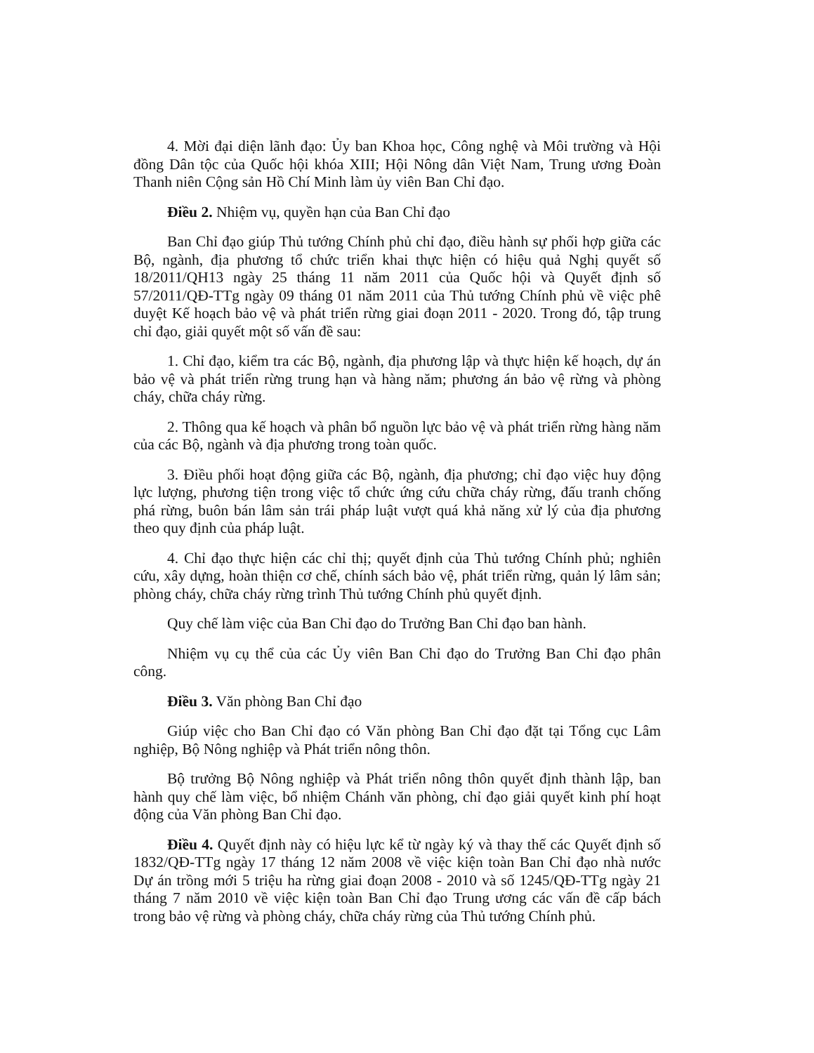4. Mời đại diện lãnh đạo: Ủy ban Khoa học, Công nghệ và Môi trường và Hội đồng Dân tộc của Quốc hội khóa XIII; Hội Nông dân Việt Nam, Trung ương Đoàn Thanh niên Cộng sản Hồ Chí Minh làm ủy viên Ban Chỉ đạo.
Điều 2. Nhiệm vụ, quyền hạn của Ban Chỉ đạo
Ban Chỉ đạo giúp Thủ tướng Chính phủ chỉ đạo, điều hành sự phối hợp giữa các Bộ, ngành, địa phương tổ chức triển khai thực hiện có hiệu quả Nghị quyết số 18/2011/QH13 ngày 25 tháng 11 năm 2011 của Quốc hội và Quyết định số 57/2011/QĐ-TTg ngày 09 tháng 01 năm 2011 của Thủ tướng Chính phủ về việc phê duyệt Kế hoạch bảo vệ và phát triển rừng giai đoạn 2011 - 2020. Trong đó, tập trung chỉ đạo, giải quyết một số vấn đề sau:
1. Chỉ đạo, kiểm tra các Bộ, ngành, địa phương lập và thực hiện kế hoạch, dự án bảo vệ và phát triển rừng trung hạn và hàng năm; phương án bảo vệ rừng và phòng cháy, chữa cháy rừng.
2. Thông qua kế hoạch và phân bổ nguồn lực bảo vệ và phát triển rừng hàng năm của các Bộ, ngành và địa phương trong toàn quốc.
3. Điều phối hoạt động giữa các Bộ, ngành, địa phương; chỉ đạo việc huy động lực lượng, phương tiện trong việc tổ chức ứng cứu chữa cháy rừng, đấu tranh chống phá rừng, buôn bán lâm sản trái pháp luật vượt quá khả năng xử lý của địa phương theo quy định của pháp luật.
4. Chỉ đạo thực hiện các chỉ thị; quyết định của Thủ tướng Chính phủ; nghiên cứu, xây dựng, hoàn thiện cơ chế, chính sách bảo vệ, phát triển rừng, quản lý lâm sản; phòng cháy, chữa cháy rừng trình Thủ tướng Chính phủ quyết định.
Quy chế làm việc của Ban Chỉ đạo do Trưởng Ban Chỉ đạo ban hành.
Nhiệm vụ cụ thể của các Ủy viên Ban Chỉ đạo do Trưởng Ban Chỉ đạo phân công.
Điều 3. Văn phòng Ban Chỉ đạo
Giúp việc cho Ban Chỉ đạo có Văn phòng Ban Chỉ đạo đặt tại Tổng cục Lâm nghiệp, Bộ Nông nghiệp và Phát triển nông thôn.
Bộ trưởng Bộ Nông nghiệp và Phát triển nông thôn quyết định thành lập, ban hành quy chế làm việc, bổ nhiệm Chánh văn phòng, chỉ đạo giải quyết kinh phí hoạt động của Văn phòng Ban Chỉ đạo.
Điều 4. Quyết định này có hiệu lực kể từ ngày ký và thay thế các Quyết định số 1832/QĐ-TTg ngày 17 tháng 12 năm 2008 về việc kiện toàn Ban Chỉ đạo nhà nước Dự án trồng mới 5 triệu ha rừng giai đoạn 2008 - 2010 và số 1245/QĐ-TTg ngày 21 tháng 7 năm 2010 về việc kiện toàn Ban Chỉ đạo Trung ương các vấn đề cấp bách trong bảo vệ rừng và phòng cháy, chữa cháy rừng của Thủ tướng Chính phủ.